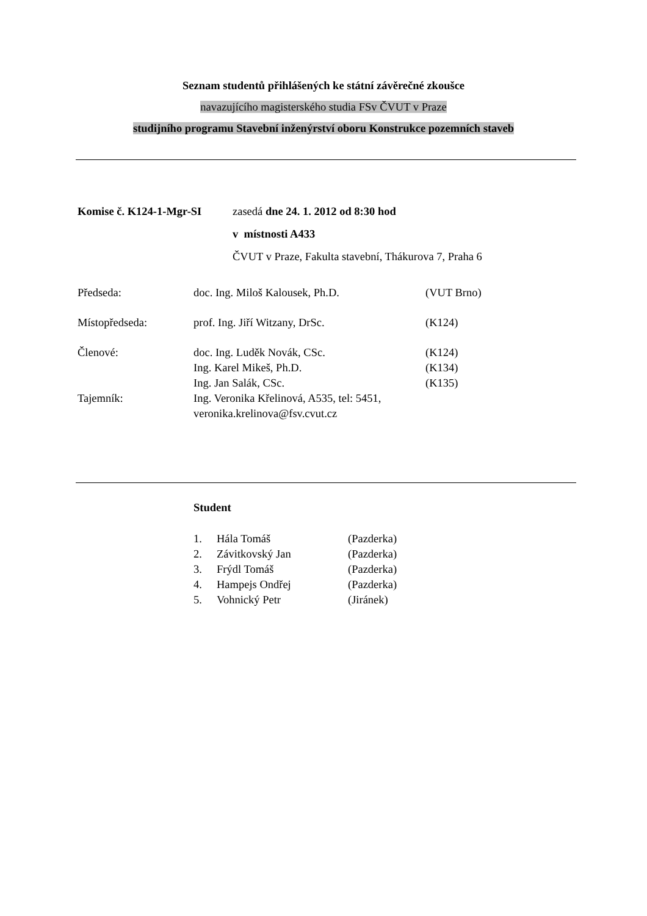Seznam studentů přihlášených ke státní závěrečné zkoušce
navazujícího magisterského studia FSv ČVUT v Praze
studijního programu Stavební inženýrství oboru Konstrukce pozemních staveb
| Komise č. K124-1-Mgr-SI | zasedá dne 24. 1. 2012 od 8:30 hod |
| | v místnosti A433 |
| | ČVUT v Praze, Fakulta stavební, Thákurova 7, Praha 6 |
| Předseda: | doc. Ing. Miloš Kalousek, Ph.D. | (VUT Brno) |
| Místopředseda: | prof. Ing. Jiří Witzany, DrSc. | (K124) |
| Členové: | doc. Ing. Luděk Novák, CSc. | (K124) |
| | Ing. Karel Mikeš, Ph.D. | (K134) |
| | Ing. Jan Salák, CSc. | (K135) |
| Tajemník: | Ing. Veronika Křelinová, A535, tel: 5451, veronika.krelinova@fsv.cvut.cz | |
Student
| 1. | Hála Tomáš | (Pazderka) |
| 2. | Závitkovský Jan | (Pazderka) |
| 3. | Frýdl Tomáš | (Pazderka) |
| 4. | Hampejs Ondřej | (Pazderka) |
| 5. | Vohnický Petr | (Jiránek) |